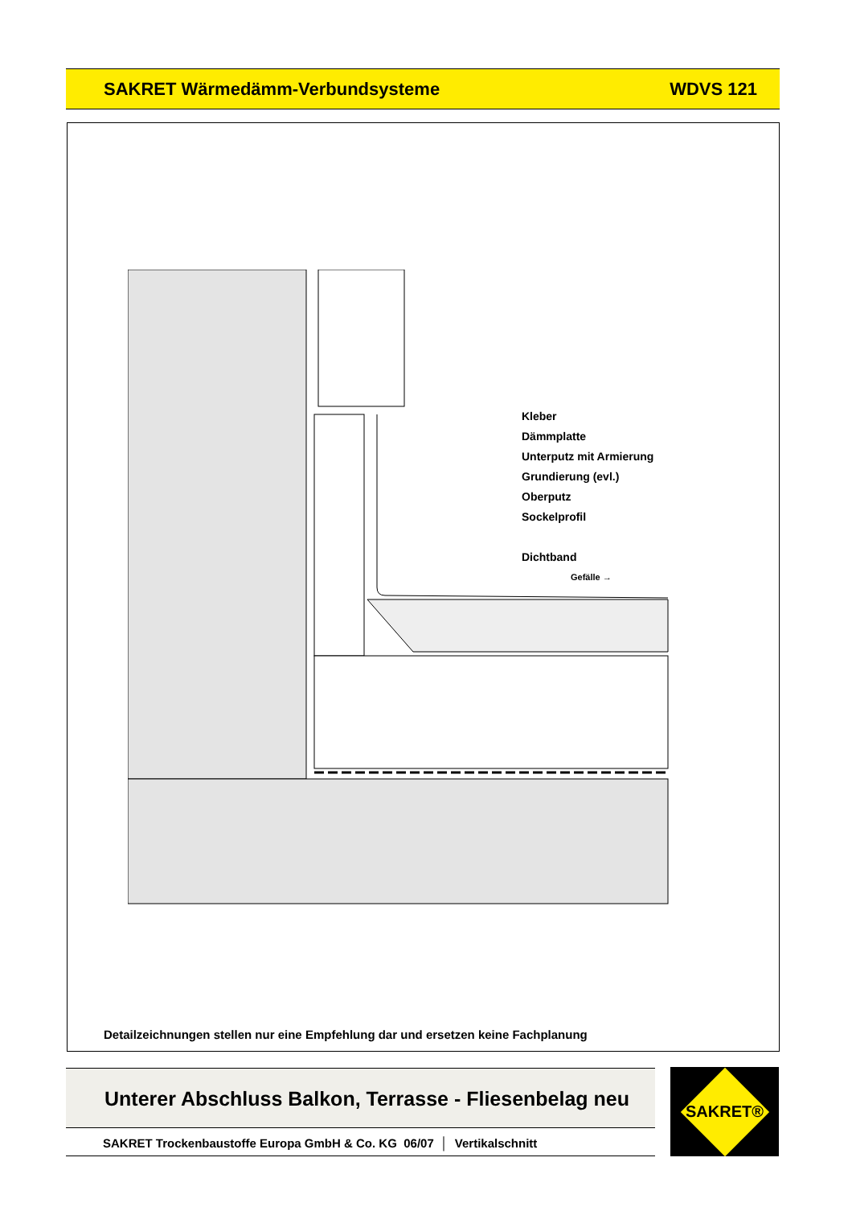SAKRET Wärmedämm-Verbundsysteme WDVS 121
Kleber
Dämmplatte
Unterputz mit Armierung
Grundierung (evl.)
Oberputz
Sockelprofil
Dichtband
Gefälle →
Detailzeichnungen stellen nur eine Empfehlung dar und ersetzen keine Fachplanung
Unterer Abschluss Balkon, Terrasse - Fliesenbelag neu
SAKRET Trockenbaustoffe Europa GmbH & Co. KG 06/07 │ Vertikalschnitt
SAKRET®